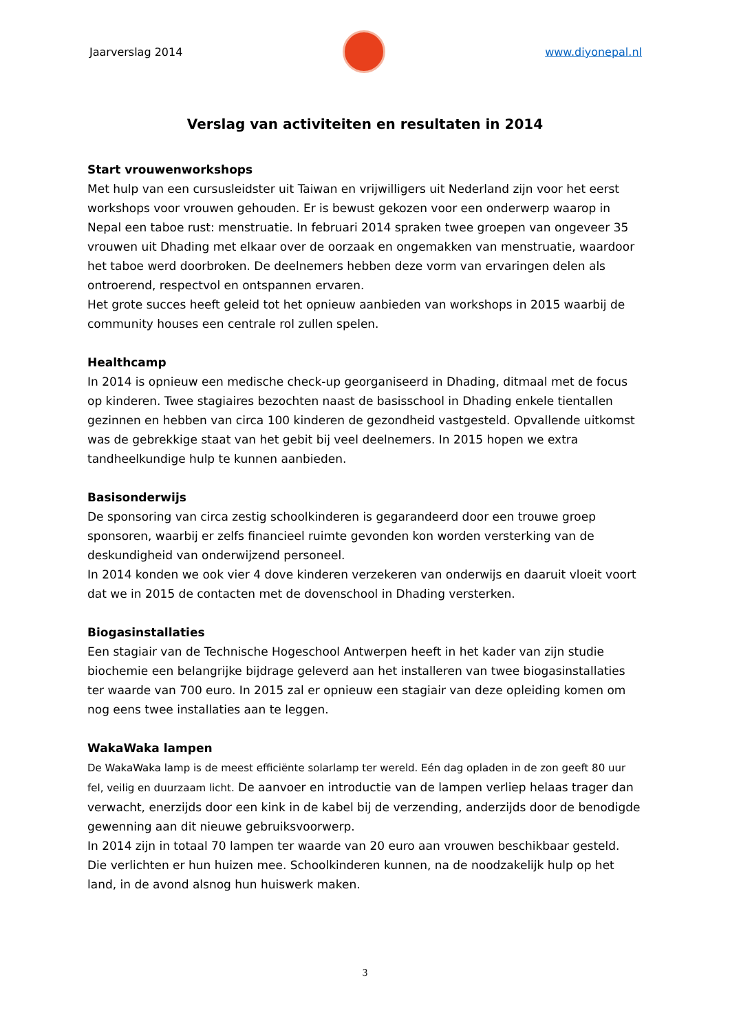Jaarverslag 2014 www.diyonepal.nl
Verslag van activiteiten en resultaten in 2014
Start vrouwenworkshops
Met hulp van een cursusleidster uit Taiwan en vrijwilligers uit Nederland zijn voor het eerst workshops voor vrouwen gehouden. Er is bewust gekozen voor een onderwerp waarop in Nepal een taboe rust: menstruatie. In februari 2014 spraken twee groepen van ongeveer 35 vrouwen uit Dhading met elkaar over de oorzaak en ongemakken van menstruatie, waardoor het taboe werd doorbroken. De deelnemers hebben deze vorm van ervaringen delen als ontroerend, respectvol en ontspannen ervaren.
Het grote succes heeft geleid tot het opnieuw aanbieden van workshops in 2015 waarbij de community houses een centrale rol zullen spelen.
Healthcamp
In 2014 is opnieuw een medische check-up georganiseerd in Dhading, ditmaal met de focus op kinderen. Twee stagiaires bezochten naast de basisschool in Dhading enkele tientallen gezinnen en hebben van circa 100 kinderen de gezondheid vastgesteld. Opvallende uitkomst was de gebrekkige staat van het gebit bij veel deelnemers. In 2015 hopen we extra tandheelkundige hulp te kunnen aanbieden.
Basisonderwijs
De sponsoring van circa zestig schoolkinderen is gegarandeerd door een trouwe groep sponsoren, waarbij er zelfs financieel ruimte gevonden kon worden versterking van de deskundigheid van onderwijzend personeel.
In 2014 konden we ook vier 4 dove kinderen verzekeren van onderwijs en daaruit vloeit voort dat we in 2015 de contacten met de dovenschool in Dhading versterken.
Biogasinstallaties
Een stagiair van de Technische Hogeschool Antwerpen heeft in het kader van zijn studie biochemie een belangrijke bijdrage geleverd aan het installeren van twee biogasinstallaties ter waarde van 700 euro. In 2015 zal er opnieuw een stagiair van deze opleiding komen om nog eens twee installaties aan te leggen.
WakaWaka lampen
De WakaWaka lamp is de meest efficiënte solarlamp ter wereld. Eén dag opladen in de zon geeft 80 uur fel, veilig en duurzaam licht. De aanvoer en introductie van de lampen verliep helaas trager dan verwacht, enerzijds door een kink in de kabel bij de verzending, anderzijds door de benodigde gewenning aan dit nieuwe gebruiksvoorwerp.
In 2014 zijn in totaal 70 lampen ter waarde van 20 euro aan vrouwen beschikbaar gesteld. Die verlichten er hun huizen mee. Schoolkinderen kunnen, na de noodzakelijk hulp op het land, in de avond alsnog hun huiswerk maken.
3